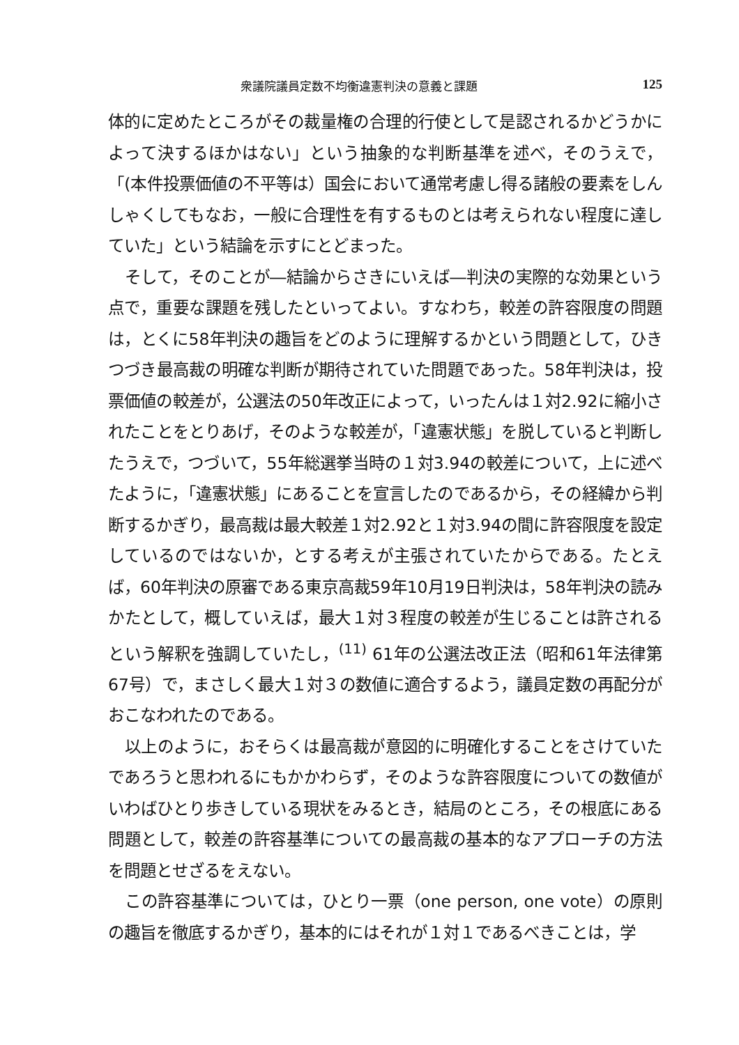衆議院議員定数不均衡違憲判決の意義と課題 125
体的に定めたところがその裁量権の合理的行使として是認されるかどうかによって決するほかはない」という抽象的な判断基準を述べ，そのうえで，「(本件投票価値の不平等は）国会において通常考慮し得る諸般の要素をしんしゃくしてもなお，一般に合理性を有するものとは考えられない程度に達していた」という結論を示すにとどまった。
そして，そのことが―結論からさきにいえば―判決の実際的な効果という点で，重要な課題を残したといってよい。すなわち，較差の許容限度の問題は，とくに58年判決の趣旨をどのように理解するかという問題として，ひきつづき最高裁の明確な判断が期待されていた問題であった。58年判決は，投票価値の較差が，公選法の50年改正によって，いったんは１対2.92に縮小されたことをとりあげ，そのような較差が，「違憲状態」を脱していると判断したうえで，つづいて，55年総選挙当時の１対3.94の較差について，上に述べたように，「違憲状態」にあることを宣言したのであるから，その経緯から判断するかぎり，最高裁は最大較差１対2.92と１対3.94の間に許容限度を設定しているのではないか，とする考えが主張されていたからである。たとえば，60年判決の原審である東京高裁59年10月19日判決は，58年判決の読みかたとして，概していえば，最大１対３程度の較差が生じることは許されるという解釈を強調していたし，<sup>(11)</sup> 61年の公選法改正法（昭和61年法律第67号）で，まさしく最大１対３の数値に適合するよう，議員定数の再配分がおこなわれたのである。
以上のように，おそらくは最高裁が意図的に明確化することをさけていたであろうと思われるにもかかわらず，そのような許容限度についての数値がいわばひとり歩きしている現状をみるとき，結局のところ，その根底にある問題として，較差の許容基準についての最高裁の基本的なアプローチの方法を問題とせざるをえない。
この許容基準については，ひとり一票（one person, one vote）の原則の趣旨を徹底するかぎり，基本的にはそれが１対１であるべきことは，学